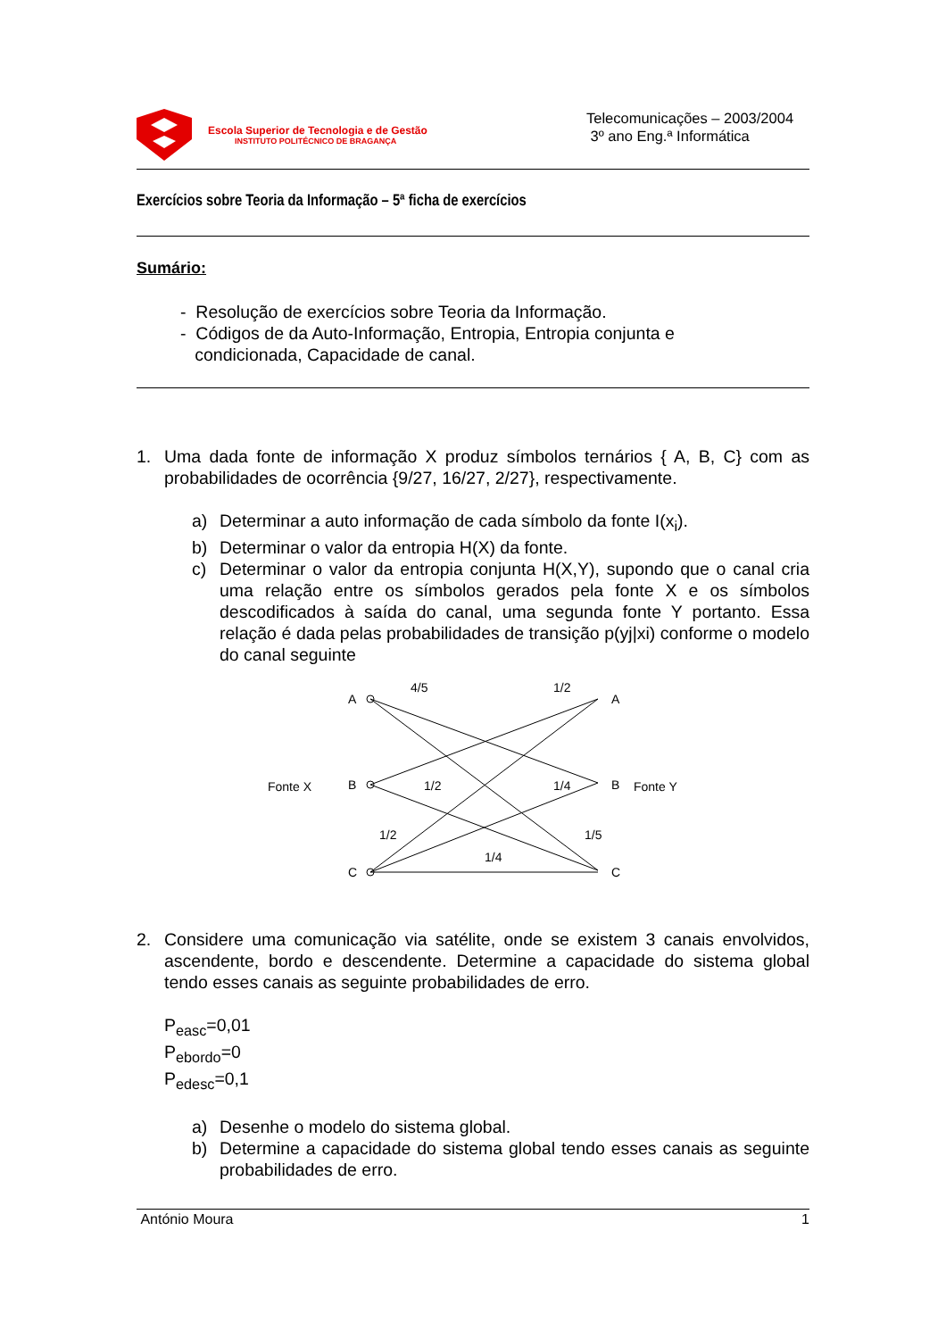Escola Superior de Tecnologia e de Gestão
INSTITUTO POLITÉCNICO DE BRAGANÇA
Telecomunicações – 2003/2004
3º ano Eng.ª Informática
Exercícios sobre Teoria da Informação – 5ª ficha de exercícios
Sumário:
- Resolução de exercícios sobre Teoria da Informação.
- Códigos de da Auto-Informação, Entropia, Entropia conjunta e
condicionada, Capacidade de canal.
1. Uma dada fonte de informação X produz símbolos ternários { A, B, C} com as probabilidades de ocorrência {9/27, 16/27, 2/27}, respectivamente.
a) Determinar a auto informação de cada símbolo da fonte I(x<sub>i</sub>).
b) Determinar o valor da entropia H(X) da fonte.
c) Determinar o valor da entropia conjunta H(X,Y), supondo que o canal cria uma relação entre os símbolos gerados pela fonte X e os símbolos descodificados à saída do canal, uma segunda fonte Y portanto. Essa relação é dada pelas probabilidades de transição p(yj|xi) conforme o modelo do canal seguinte
A
B
C
A
B
C
Fonte X
Fonte Y
4/5
1/2
1/2
1/4
1/2
1/5
1/4
2. Considere uma comunicação via satélite, onde se existem 3 canais envolvidos, ascendente, bordo e descendente. Determine a capacidade do sistema global tendo esses canais as seguinte probabilidades de erro.
P<sub>easc</sub>=0,01
P<sub>ebordo</sub>=0
P<sub>edesc</sub>=0,1
a) Desenhe o modelo do sistema global.
b) Determine a capacidade do sistema global tendo esses canais as seguinte probabilidades de erro.
António Moura 1